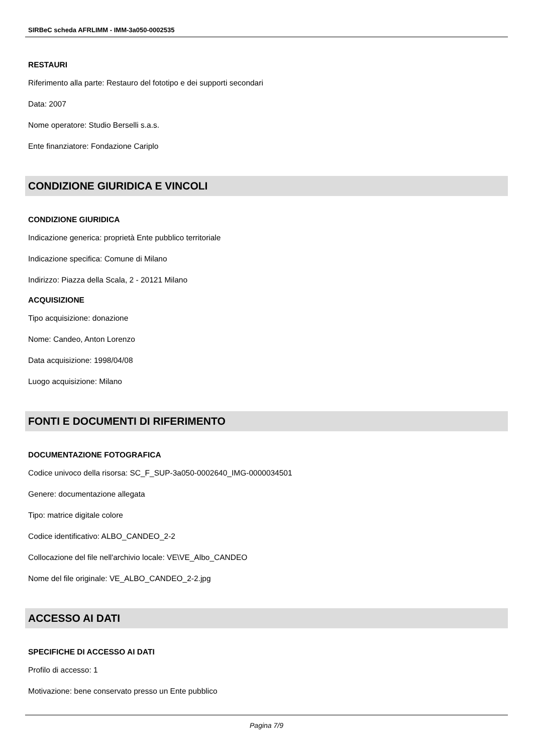SIRBeC scheda AFRLIMM - IMM-3a050-0002535
RESTAURI
Riferimento alla parte: Restauro del fototipo e dei supporti secondari
Data: 2007
Nome operatore: Studio Berselli s.a.s.
Ente finanziatore: Fondazione Cariplo
CONDIZIONE GIURIDICA E VINCOLI
CONDIZIONE GIURIDICA
Indicazione generica: proprietà Ente pubblico territoriale
Indicazione specifica: Comune di Milano
Indirizzo: Piazza della Scala, 2 - 20121 Milano
ACQUISIZIONE
Tipo acquisizione: donazione
Nome: Candeo, Anton Lorenzo
Data acquisizione: 1998/04/08
Luogo acquisizione: Milano
FONTI E DOCUMENTI DI RIFERIMENTO
DOCUMENTAZIONE FOTOGRAFICA
Codice univoco della risorsa: SC_F_SUP-3a050-0002640_IMG-0000034501
Genere: documentazione allegata
Tipo: matrice digitale colore
Codice identificativo: ALBO_CANDEO_2-2
Collocazione del file nell'archivio locale: VE\VE_Albo_CANDEO
Nome del file originale: VE_ALBO_CANDEO_2-2.jpg
ACCESSO AI DATI
SPECIFICHE DI ACCESSO AI DATI
Profilo di accesso: 1
Motivazione: bene conservato presso un Ente pubblico
Pagina 7/9